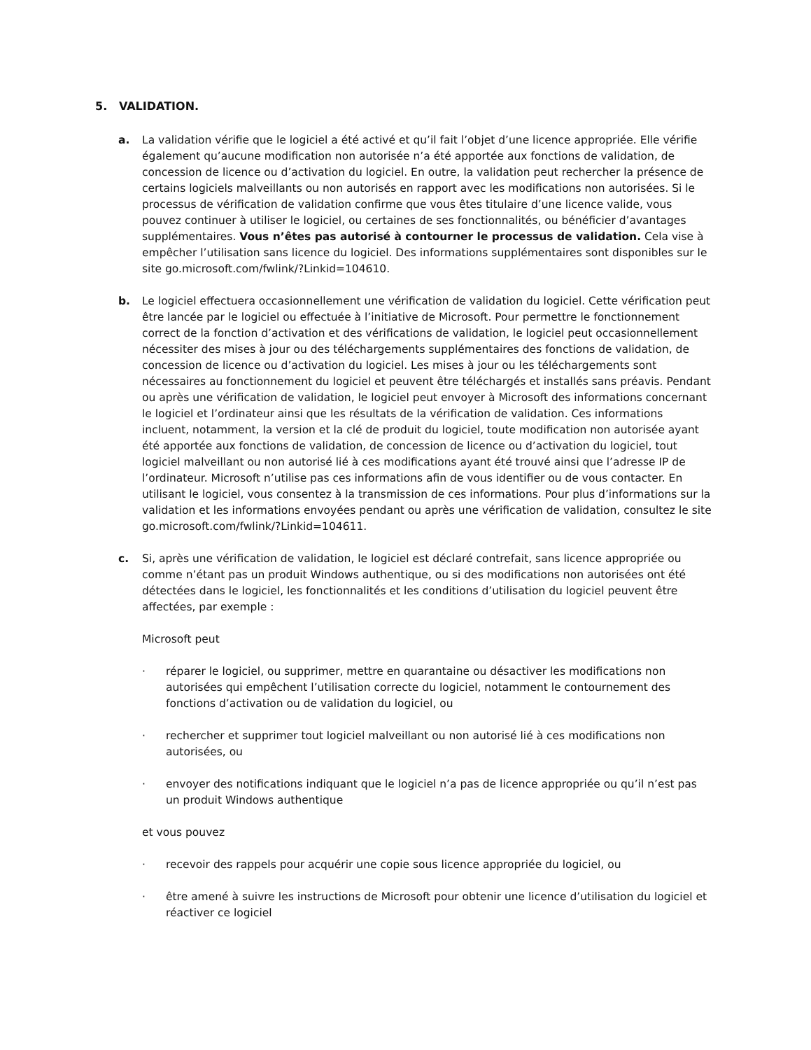5. VALIDATION.
a. La validation vérifie que le logiciel a été activé et qu’il fait l’objet d’une licence appropriée. Elle vérifie également qu’aucune modification non autorisée n’a été apportée aux fonctions de validation, de concession de licence ou d’activation du logiciel. En outre, la validation peut rechercher la présence de certains logiciels malveillants ou non autorisés en rapport avec les modifications non autorisées. Si le processus de vérification de validation confirme que vous êtes titulaire d’une licence valide, vous pouvez continuer à utiliser le logiciel, ou certaines de ses fonctionnalités, ou bénéficier d’avantages supplémentaires. Vous n’êtes pas autorisé à contourner le processus de validation. Cela vise à empêcher l’utilisation sans licence du logiciel. Des informations supplémentaires sont disponibles sur le site go.microsoft.com/fwlink/?Linkid=104610.
b. Le logiciel effectuera occasionnellement une vérification de validation du logiciel. Cette vérification peut être lancée par le logiciel ou effectuée à l’initiative de Microsoft. Pour permettre le fonctionnement correct de la fonction d’activation et des vérifications de validation, le logiciel peut occasionnellement nécessiter des mises à jour ou des téléchargements supplémentaires des fonctions de validation, de concession de licence ou d’activation du logiciel. Les mises à jour ou les téléchargements sont nécessaires au fonctionnement du logiciel et peuvent être téléchargés et installés sans préavis. Pendant ou après une vérification de validation, le logiciel peut envoyer à Microsoft des informations concernant le logiciel et l’ordinateur ainsi que les résultats de la vérification de validation. Ces informations incluent, notamment, la version et la clé de produit du logiciel, toute modification non autorisée ayant été apportée aux fonctions de validation, de concession de licence ou d’activation du logiciel, tout logiciel malveillant ou non autorisé lié à ces modifications ayant été trouvé ainsi que l’adresse IP de l’ordinateur. Microsoft n’utilise pas ces informations afin de vous identifier ou de vous contacter. En utilisant le logiciel, vous consentez à la transmission de ces informations. Pour plus d’informations sur la validation et les informations envoyées pendant ou après une vérification de validation, consultez le site go.microsoft.com/fwlink/?Linkid=104611.
c. Si, après une vérification de validation, le logiciel est déclaré contrefait, sans licence appropriée ou comme n’étant pas un produit Windows authentique, ou si des modifications non autorisées ont été détectées dans le logiciel, les fonctionnalités et les conditions d’utilisation du logiciel peuvent être affectées, par exemple :
Microsoft peut
· réparer le logiciel, ou supprimer, mettre en quarantaine ou désactiver les modifications non autorisées qui empêchent l’utilisation correcte du logiciel, notamment le contournement des fonctions d’activation ou de validation du logiciel, ou
· rechercher et supprimer tout logiciel malveillant ou non autorisé lié à ces modifications non autorisées, ou
· envoyer des notifications indiquant que le logiciel n’a pas de licence appropriée ou qu’il n’est pas un produit Windows authentique
et vous pouvez
· recevoir des rappels pour acquérir une copie sous licence appropriée du logiciel, ou
· être amené à suivre les instructions de Microsoft pour obtenir une licence d’utilisation du logiciel et réactiver ce logiciel